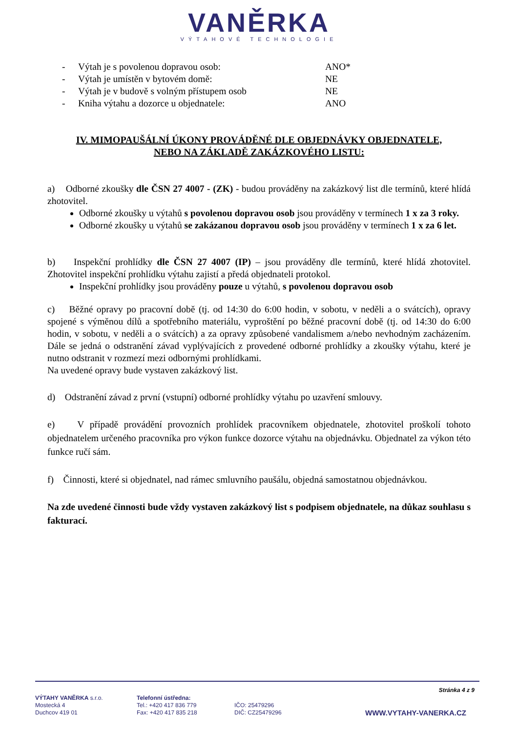VANĚRKA
VÝTAHOVÉ TECHNOLOGIE
- Výtah je s povolenou dopravou osob: ANO*
- Výtah je umístěn v bytovém domě: NE
- Výtah je v budově s volným přístupem osob NE
- Kniha výtahu a dozorce u objednatele: ANO
IV. MIMOPAUŠÁLNÍ ÚKONY PROVÁDĚNÉ DLE OBJEDNÁVKY OBJEDNATELE,
NEBO NA ZÁKLADĚ ZAKÁZKOVÉHO LISTU:
a) Odborné zkoušky dle ČSN 27 4007 - (ZK) - budou prováděny na zakázkový list dle termínů, které hlídá zhotovitel.
Odborné zkoušky u výtahů s povolenou dopravou osob jsou prováděny v termínech 1 x za 3 roky.
Odborné zkoušky u výtahů se zakázanou dopravou osob jsou prováděny v termínech 1 x za 6 let.
b) Inspekční prohlídky dle ČSN 27 4007 (IP) – jsou prováděny dle termínů, které hlídá zhotovitel. Zhotovitel inspekční prohlídku výtahu zajistí a předá objednateli protokol.
Inspekční prohlídky jsou prováděny pouze u výtahů, s povolenou dopravou osob
c) Běžné opravy po pracovní době (tj. od 14:30 do 6:00 hodin, v sobotu, v neděli a o svátcích), opravy spojené s výměnou dílů a spotřebního materiálu, vyproštění po běžné pracovní době (tj. od 14:30 do 6:00 hodin, v sobotu, v neděli a o svátcích) a za opravy způsobené vandalismem a/nebo nevhodným zacházením. Dále se jedná o odstranění závad vyplývajících z provedené odborné prohlídky a zkoušky výtahu, které je nutno odstranit v rozmezí mezi odbornými prohlídkami.
Na uvedené opravy bude vystaven zakázkový list.
d) Odstranění závad z první (vstupní) odborné prohlídky výtahu po uzavření smlouvy.
e) V případě provádění provozních prohlídek pracovníkem objednatele, zhotovitel proškolí tohoto objednatelem určeného pracovníka pro výkon funkce dozorce výtahu na objednávku. Objednatel za výkon této funkce ručí sám.
f) Činnosti, které si objednatel, nad rámec smluvního paušálu, objedná samostatnou objednávkou.
Na zde uvedené činnosti bude vždy vystaven zakázkový list s podpisem objednatele, na důkaz souhlasu s fakturací.
Stránka 4 z 9
VÝTAHY VANĚRKA s.r.o.
Mostecká 4
Duchcov 419 01
Telefonní ústředna:
Tel.: +420 417 836 779
Fax: +420 417 835 218
IČO: 25479296
DIČ: CZ25479296
WWW.VYTAHY-VANERKA.CZ